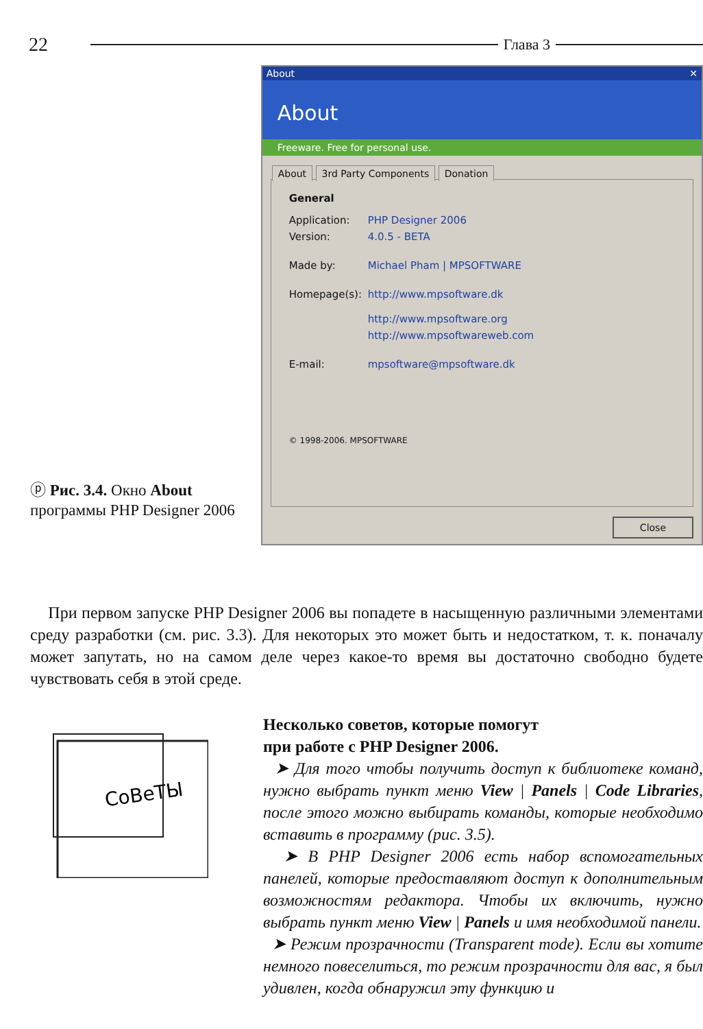22 Глава 3
ⓟ Рис. 3.4. Окно About программы PHP Designer 2006
About ✕
About
Freeware. Free for personal use.
About 3rd Party Components Donation
General
Application: PHP Designer 2006
Version: 4.0.5 - BETA
Made by: Michael Pham | MPSOFTWARE
Homepage(s): http://www.mpsoftware.dk
http://www.mpsoftware.org
http://www.mpsoftwareweb.com
E-mail: mpsoftware@mpsoftware.dk
© 1998-2006. MPSOFTWARE
Close
При первом запуске PHP Designer 2006 вы попадете в насыщенную различными элементами среду разработки (см. рис. 3.3). Для некоторых это может быть и недостатком, т. к. поначалу может запутать, но на самом деле через какое-то время вы достаточно свободно будете чувствовать себя в этой среде.
СоВеТЫ
Несколько советов, которые помогут
при работе с PHP Designer 2006.
➤ Для того чтобы получить доступ к библиотеке команд, нужно выбрать пункт меню View | Panels | Code Libraries, после этого можно выбирать команды, которые необходимо вставить в программу (рис. 3.5).
➤ В PHP Designer 2006 есть набор вспомогательных панелей, которые предоставляют доступ к дополнительным возможностям редактора. Чтобы их включить, нужно выбрать пункт меню View | Panels и имя необходимой панели.
➤ Режим прозрачности (Transparent mode). Если вы хотите немного повеселиться, то режим прозрачности для вас, я был удивлен, когда обнаружил эту функцию и